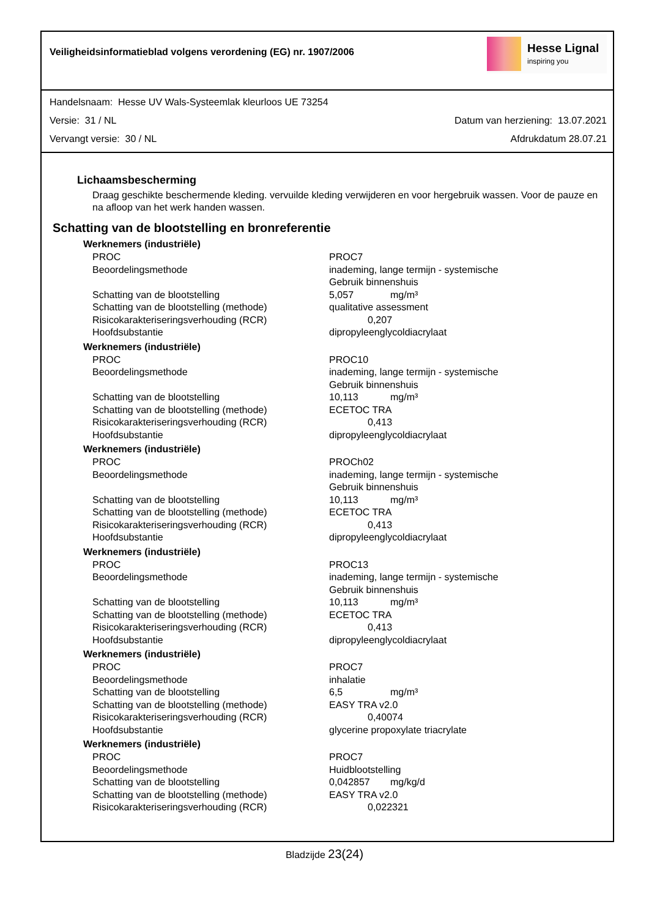Veiligheidsinformatieblad volgens verordening (EG) nr. 1907/2006
Hesse Lignal
inspiring you
Handelsnaam: Hesse UV Wals-Systeemlak kleurloos UE 73254
Versie: 31 / NL Datum van herziening: 13.07.2021
Vervangt versie: 30 / NL Afdrukdatum 28.07.21
Lichaamsbescherming
Draag geschikte beschermende kleding. vervuilde kleding verwijderen en voor hergebruik wassen. Voor de pauze en na afloop van het werk handen wassen.
Schatting van de blootstelling en bronreferentie
Werknemers (industriële)
| PROC | PROC7 |
| Beoordelingsmethode | inademing, lange termijn - systemische Gebruik binnenshuis |
| Schatting van de blootstelling | 5,057 mg/m³ |
| Schatting van de blootstelling (methode) | qualitative assessment |
| Risicokarakteriseringsverhouding (RCR) | 0,207 |
| Hoofdsubstantie | dipropyleenglycoldiacrylaat |
Werknemers (industriële)
| PROC | PROC10 |
| Beoordelingsmethode | inademing, lange termijn - systemische Gebruik binnenshuis |
| Schatting van de blootstelling | 10,113 mg/m³ |
| Schatting van de blootstelling (methode) | ECETOC TRA |
| Risicokarakteriseringsverhouding (RCR) | 0,413 |
| Hoofdsubstantie | dipropyleenglycoldiacrylaat |
Werknemers (industriële)
| PROC | PROCh02 |
| Beoordelingsmethode | inademing, lange termijn - systemische Gebruik binnenshuis |
| Schatting van de blootstelling | 10,113 mg/m³ |
| Schatting van de blootstelling (methode) | ECETOC TRA |
| Risicokarakteriseringsverhouding (RCR) | 0,413 |
| Hoofdsubstantie | dipropyleenglycoldiacrylaat |
Werknemers (industriële)
| PROC | PROC13 |
| Beoordelingsmethode | inademing, lange termijn - systemische Gebruik binnenshuis |
| Schatting van de blootstelling | 10,113 mg/m³ |
| Schatting van de blootstelling (methode) | ECETOC TRA |
| Risicokarakteriseringsverhouding (RCR) | 0,413 |
| Hoofdsubstantie | dipropyleenglycoldiacrylaat |
Werknemers (industriële)
| PROC | PROC7 |
| Beoordelingsmethode | inhalatie |
| Schatting van de blootstelling | 6,5 mg/m³ |
| Schatting van de blootstelling (methode) | EASY TRA v2.0 |
| Risicokarakteriseringsverhouding (RCR) | 0,40074 |
| Hoofdsubstantie | glycerine propoxylate triacrylate |
Werknemers (industriële)
| PROC | PROC7 |
| Beoordelingsmethode | Huidblootstelling |
| Schatting van de blootstelling | 0,042857 mg/kg/d |
| Schatting van de blootstelling (methode) | EASY TRA v2.0 |
| Risicokarakteriseringsverhouding (RCR) | 0,022321 |
Bladzijde 23(24)